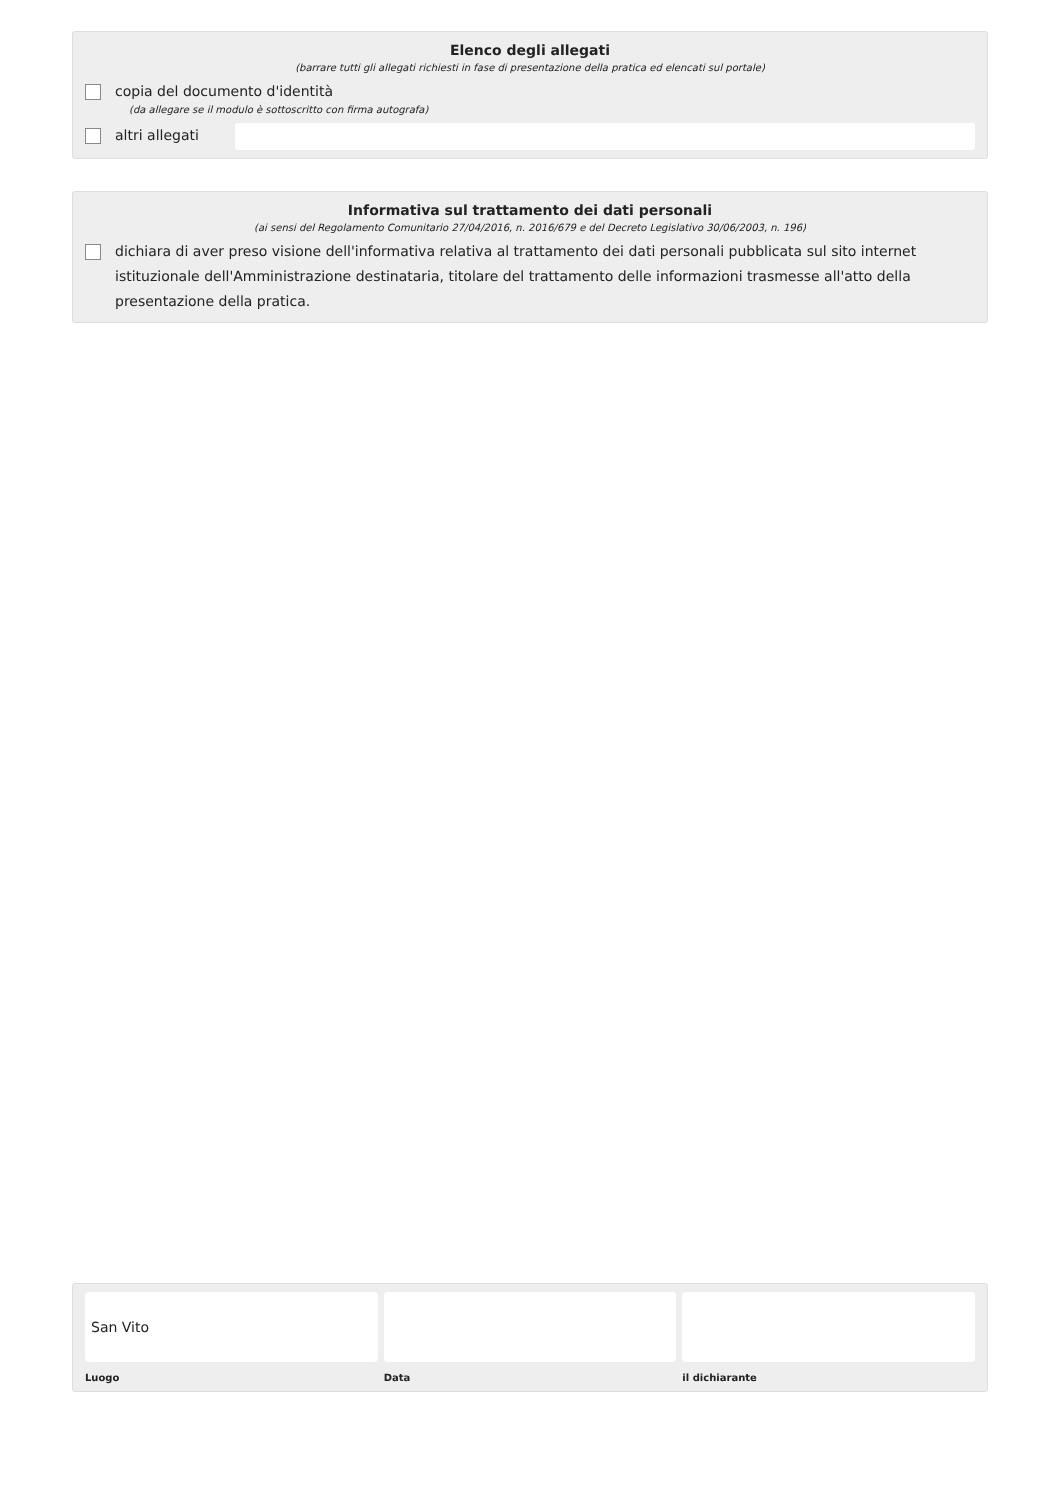Elenco degli allegati
(barrare tutti gli allegati richiesti in fase di presentazione della pratica ed elencati sul portale)
copia del documento d'identità
(da allegare se il modulo è sottoscritto con firma autografa)
altri allegati
Informativa sul trattamento dei dati personali
(ai sensi del Regolamento Comunitario 27/04/2016, n. 2016/679 e del Decreto Legislativo 30/06/2003, n. 196)
dichiara di aver preso visione dell'informativa relativa al trattamento dei dati personali pubblicata sul sito internet istituzionale dell'Amministrazione destinataria, titolare del trattamento delle informazioni trasmesse all'atto della presentazione della pratica.
San Vito
Luogo
Data il dichiarante